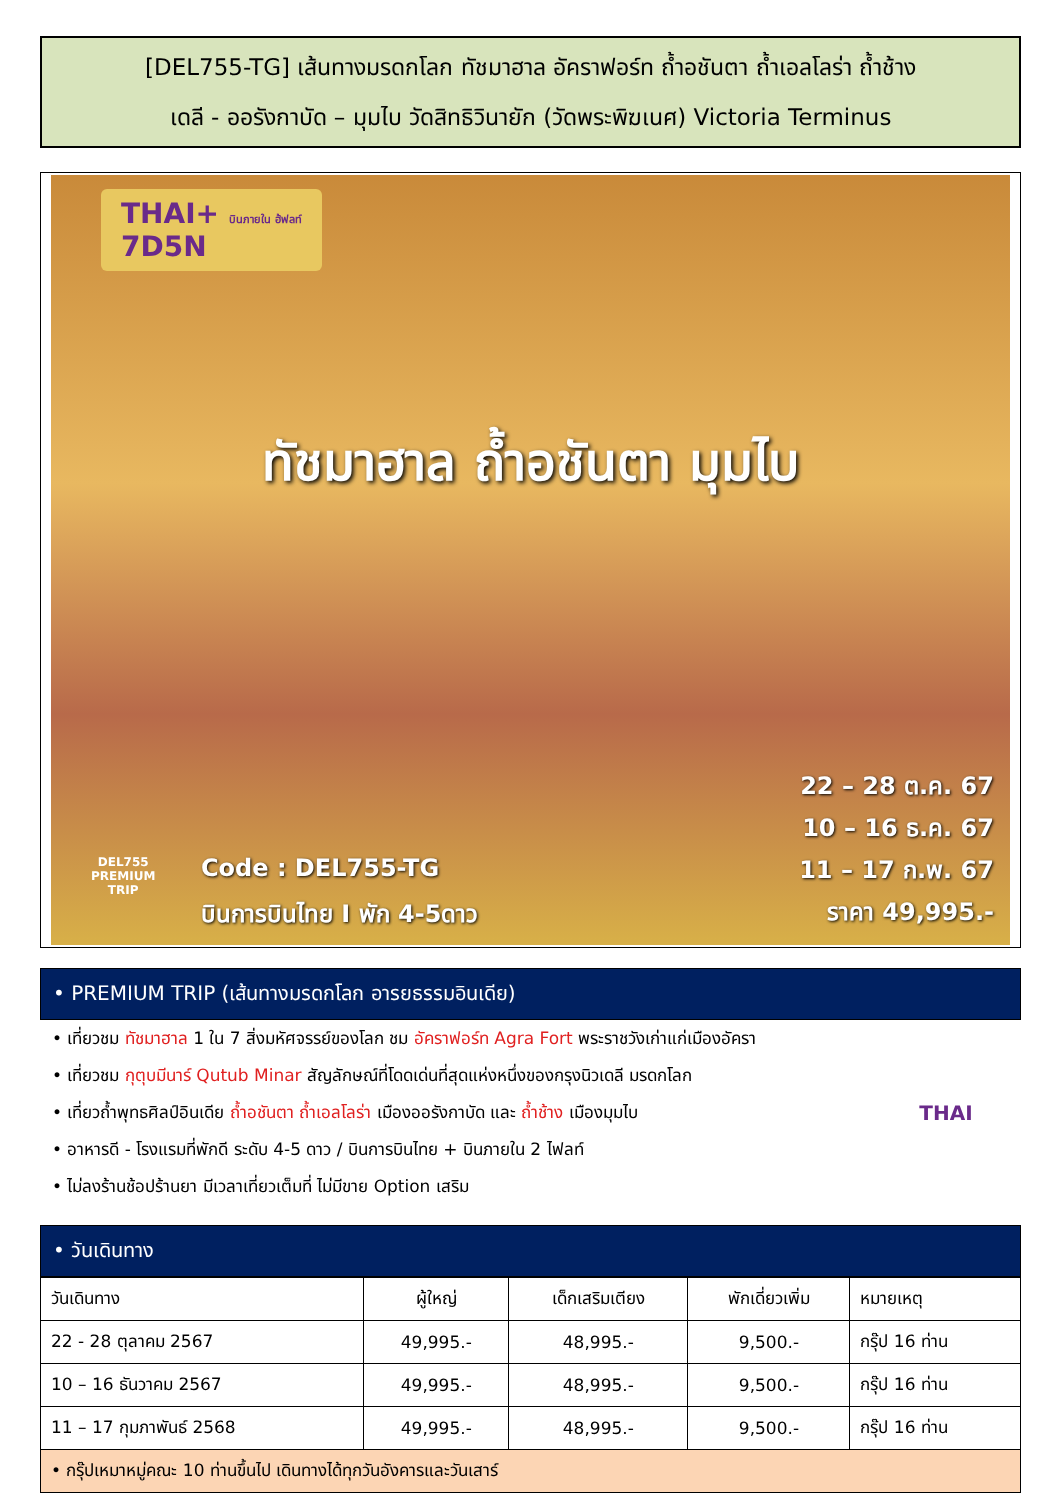[DEL755-TG] เส้นทางมรดกโลก ทัชมาฮาล อัคราฟอร์ท ถ้ำอชันตา ถ้ำเอลโลร่า ถ้ำช้าง
เดลี - ออรังกาบัด – มุมไบ วัดสิทธิวินายัก (วัดพระพิฆเนศ) Victoria Terminus
THAI+ บินภายใน ฮ้ฟลท์
7D5N
ทัชมาฮาล ถ้ำอชันตา มุมไบ
22 – 28 ต.ค. 67
10 – 16 ธ.ค. 67
11 – 17 ก.พ. 67
ราคา 49,995.-
Code : DEL755-TG
บินการบินไทย I พัก 4-5ดาว
DEL755
PREMIUM
TRIP
• PREMIUM TRIP (เส้นทางมรดกโลก อารยธรรมอินเดีย)
• เที่ยวชม ทัชมาฮาล 1 ใน 7 สิ่งมหัศจรรย์ของโลก ชม อัคราฟอร์ท Agra Fort พระราชวังเก่าแก่เมืองอัครา
• เที่ยวชม กุตุบมีนาร์ Qutub Minar สัญลักษณ์ที่โดดเด่นที่สุดแห่งหนึ่งของกรุงนิวเดลี มรดกโลก
• เที่ยวถ้ำพุทธศิลป์อินเดีย ถ้ำอชันตา ถ้ำเอลโลร่า เมืองออรังกาบัด และ ถ้ำช้าง เมืองมุมไบ
• อาหารดี - โรงแรมที่พักดี ระดับ 4-5 ดาว / บินการบินไทย + บินภายใน 2 ไฟลท์
• ไม่ลงร้านช้อปร้านยา มีเวลาเที่ยวเต็มที่ ไม่มีขาย Option เสริม
THAI
• วันเดินทาง
| วันเดินทาง | ผู้ใหญ่ | เด็กเสริมเตียง | พักเดี่ยวเพิ่ม | หมายเหตุ |
| --- | --- | --- | --- | --- |
| 22 - 28 ตุลาคม 2567 | 49,995.- | 48,995.- | 9,500.- | กรุ๊ป 16 ท่าน |
| 10 – 16 ธันวาคม 2567 | 49,995.- | 48,995.- | 9,500.- | กรุ๊ป 16 ท่าน |
| 11 – 17 กุมภาพันธ์ 2568 | 49,995.- | 48,995.- | 9,500.- | กรุ๊ป 16 ท่าน |
| • กรุ๊ปเหมาหมู่คณะ 10 ท่านขึ้นไป เดินทางได้ทุกวันอังคารและวันเสาร์ | | | | |